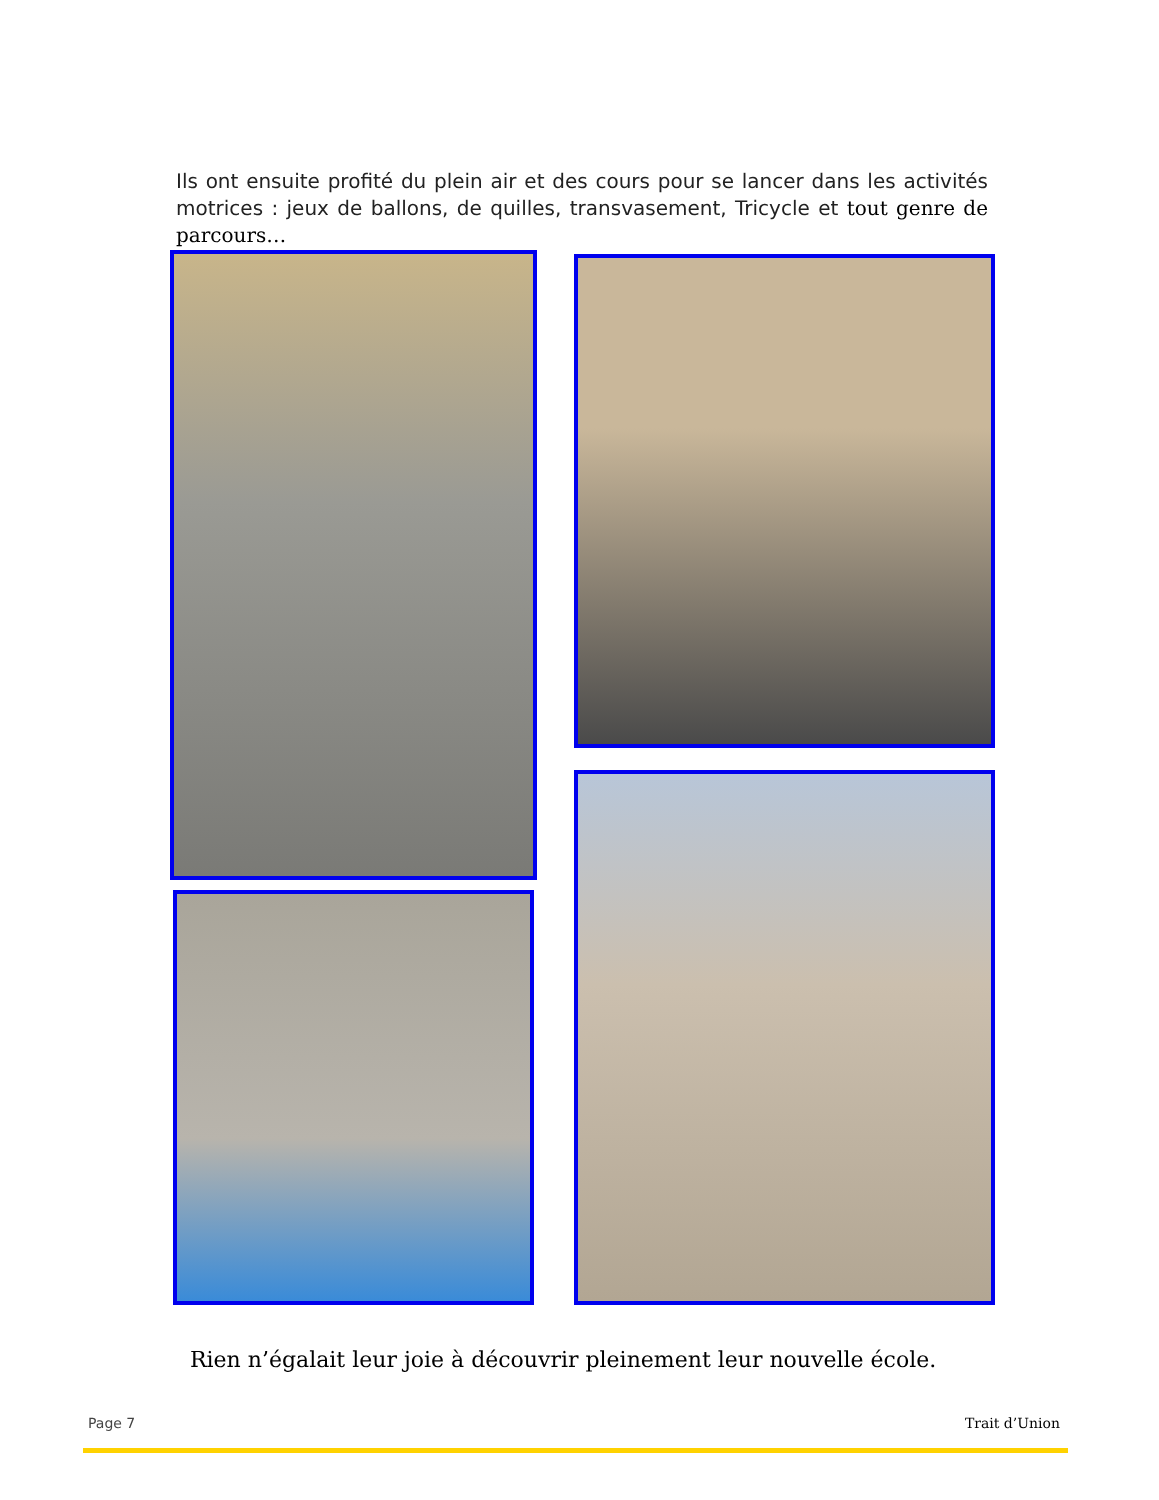Ils ont ensuite profité du plein air et des cours pour se lancer dans les activités motrices : jeux de ballons, de quilles, transvasement, Tricycle et tout genre de parcours…
Rien n’égalait leur joie à découvrir pleinement leur nouvelle école.
Page 7 Trait d’Union